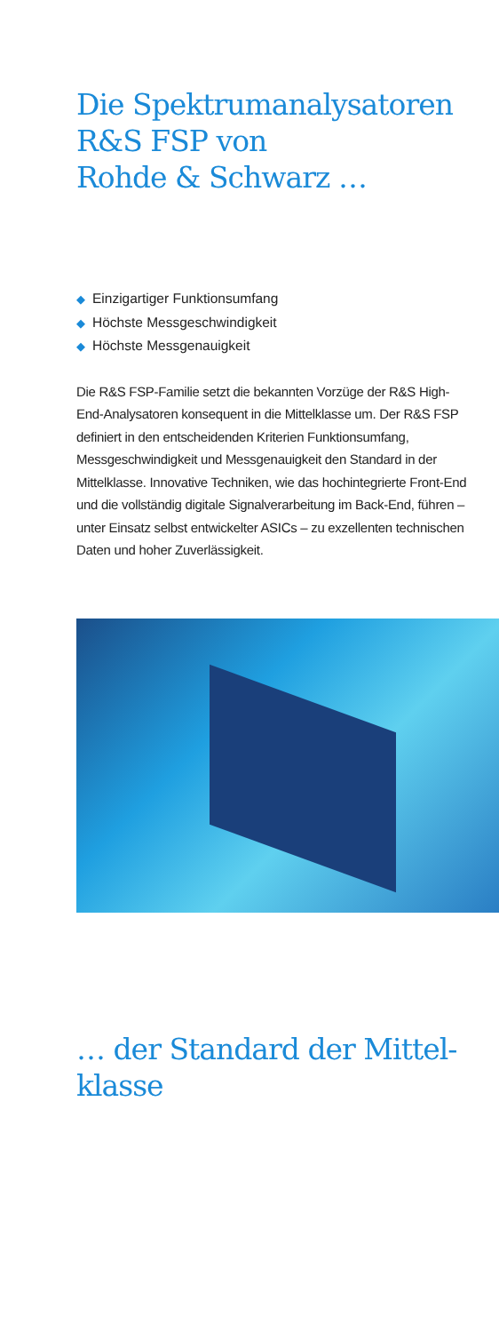Die Spektrumanalysatoren
R&S FSP von
Rohde & Schwarz …
◆ Einzigartiger Funktionsumfang
◆ Höchste Messgeschwindigkeit
◆ Höchste Messgenauigkeit
Die R&S FSP-Familie setzt die bekannten Vorzüge der R&S High-End-Analysatoren konsequent in die Mittelklasse um. Der R&S FSP definiert in den entscheidenden Kriterien Funktionsumfang, Messgeschwindigkeit und Messgenauigkeit den Standard in der Mittelklasse. Innovative Techniken, wie das hochintegrierte Front-End und die vollständig digitale Signalverarbeitung im Back-End, führen – unter Einsatz selbst entwickelter ASICs – zu exzellenten technischen Daten und hoher Zuverlässigkeit.
… der Standard der Mittel-
klasse